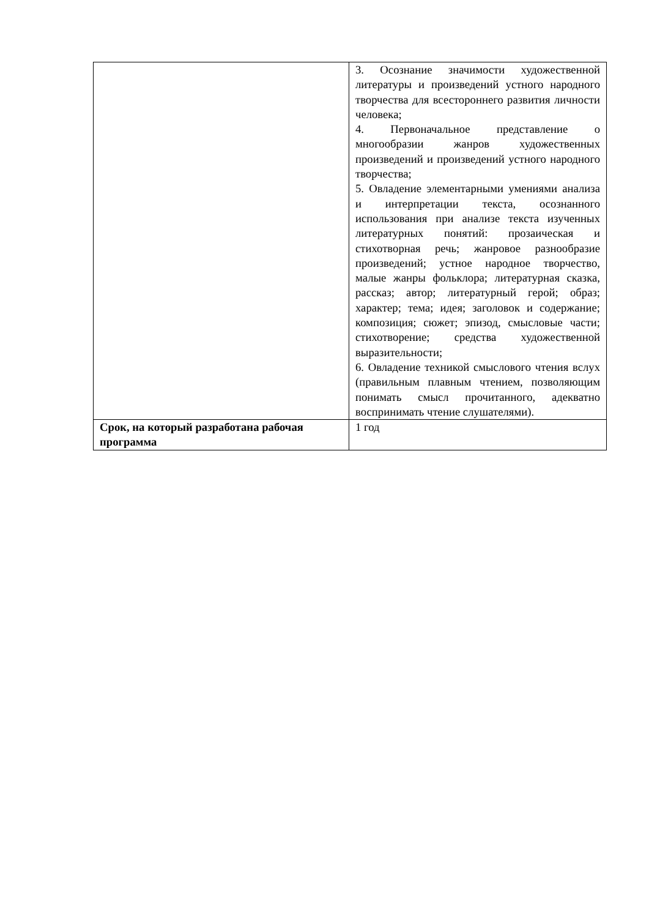| | 3. Осознание значимости художественной литературы и произведений устного народного творчества для всестороннего развития личности человека; 4. Первоначальное представление о многообразии жанров художественных произведений и произведений устного народного творчества; 5. Овладение элементарными умениями анализа и интерпретации текста, осознанного использования при анализе текста изученных литературных понятий: прозаическая и стихотворная речь; жанровое разнообразие произведений; устное народное творчество, малые жанры фольклора; литературная сказка, рассказ; автор; литературный герой; образ; характер; тема; идея; заголовок и содержание; композиция; сюжет; эпизод, смысловые части; стихотворение; средства художественной выразительности; 6. Овладение техникой смыслового чтения вслух (правильным плавным чтением, позволяющим понимать смысл прочитанного, адекватно воспринимать чтение слушателями). |
| Срок, на который разработана рабочая программа | 1 год |